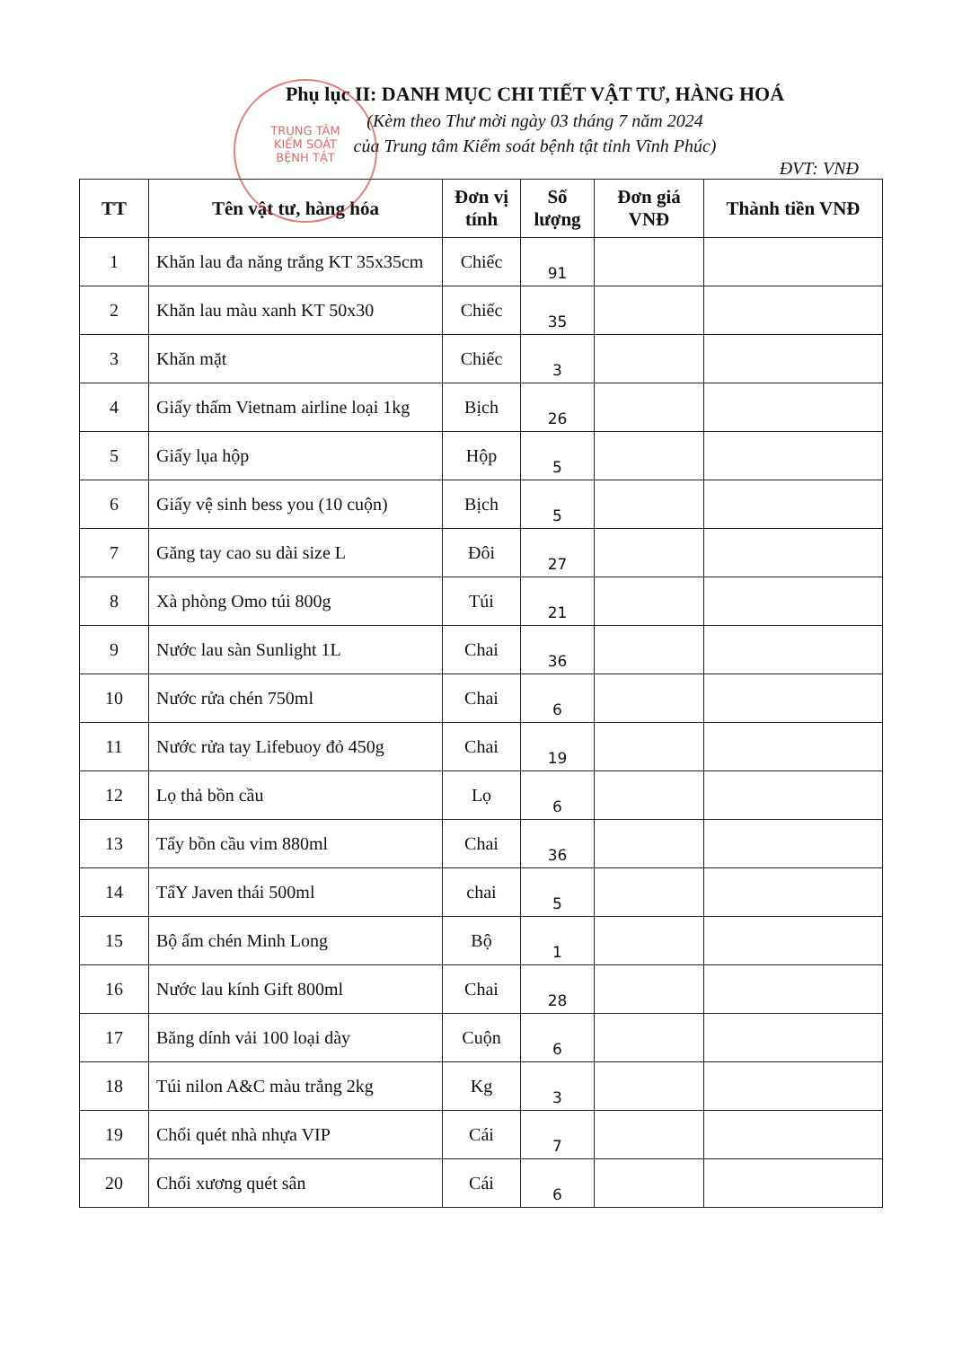TRUNG TÂM
KIỂM SOÁT
BỆNH TẬT
Phụ lục II: DANH MỤC CHI TIẾT VẬT TƯ, HÀNG HOÁ
(Kèm theo Thư mời ngày 03 tháng 7 năm 2024
của Trung tâm Kiểm soát bệnh tật tỉnh Vĩnh Phúc)
ĐVT: VNĐ
| TT | Tên vật tư, hàng hóa | Đơn vị tính | Số lượng | Đơn giá VNĐ | Thành tiền VNĐ |
| --- | --- | --- | --- | --- | --- |
| 1 | Khăn lau đa năng trắng KT 35x35cm | Chiếc | 91 | | |
| 2 | Khăn lau màu xanh KT 50x30 | Chiếc | 35 | | |
| 3 | Khăn mặt | Chiếc | 3 | | |
| 4 | Giấy thấm Vietnam airline loại 1kg | Bịch | 26 | | |
| 5 | Giấy lụa hộp | Hộp | 5 | | |
| 6 | Giấy vệ sinh bess you (10 cuộn) | Bịch | 5 | | |
| 7 | Găng tay cao su dài size L | Đôi | 27 | | |
| 8 | Xà phòng Omo túi 800g | Túi | 21 | | |
| 9 | Nước lau sàn Sunlight 1L | Chai | 36 | | |
| 10 | Nước rửa chén 750ml | Chai | 6 | | |
| 11 | Nước rửa tay Lifebuoy đỏ 450g | Chai | 19 | | |
| 12 | Lọ thả bồn cầu | Lọ | 6 | | |
| 13 | Tẩy bồn cầu vim 880ml | Chai | 36 | | |
| 14 | TẩY Javen thái 500ml | chai | 5 | | |
| 15 | Bộ ấm chén Minh Long | Bộ | 1 | | |
| 16 | Nước lau kính Gift 800ml | Chai | 28 | | |
| 17 | Băng dính vải 100 loại dày | Cuộn | 6 | | |
| 18 | Túi nilon A&C màu trắng 2kg | Kg | 3 | | |
| 19 | Chổi quét nhà nhựa VIP | Cái | 7 | | |
| 20 | Chổi xương quét sân | Cái | 6 | | |